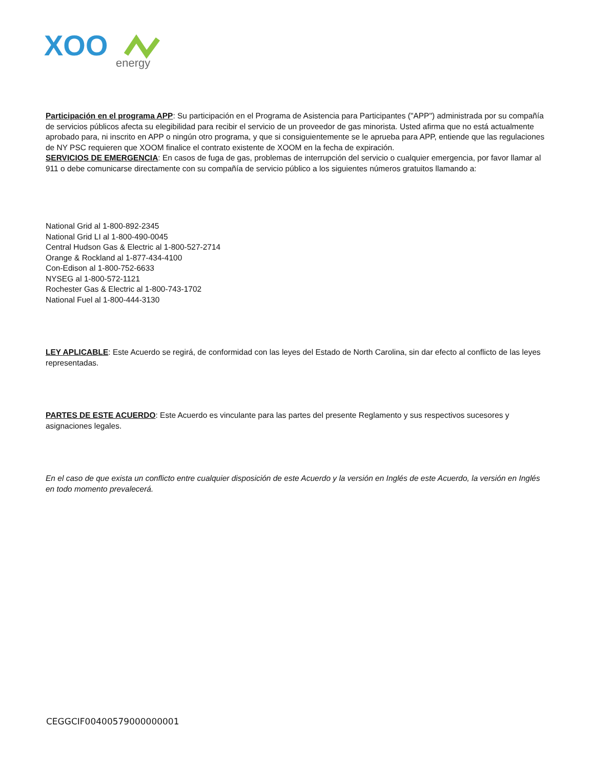XOO
energy
Participación en el programa APP: Su participación en el Programa de Asistencia para Participantes ("APP") administrada por su compañía de servicios públicos afecta su elegibilidad para recibir el servicio de un proveedor de gas minorista. Usted afirma que no está actualmente aprobado para, ni inscrito en APP o ningún otro programa, y que si consiguientemente se le aprueba para APP, entiende que las regulaciones de NY PSC requieren que XOOM finalice el contrato existente de XOOM en la fecha de expiración.
SERVICIOS DE EMERGENCIA: En casos de fuga de gas, problemas de interrupción del servicio o cualquier emergencia, por favor llamar al 911 o debe comunicarse directamente con su compañía de servicio público a los siguientes números gratuitos llamando a:
National Grid al 1-800-892-2345
National Grid LI al 1-800-490-0045
Central Hudson Gas & Electric al 1-800-527-2714
Orange & Rockland al 1-877-434-4100
Con-Edison al 1-800-752-6633
NYSEG al 1-800-572-1121
Rochester Gas & Electric al 1-800-743-1702
National Fuel al 1-800-444-3130
LEY APLICABLE: Este Acuerdo se regirá, de conformidad con las leyes del Estado de North Carolina, sin dar efecto al conflicto de las leyes representadas.
PARTES DE ESTE ACUERDO: Este Acuerdo es vinculante para las partes del presente Reglamento y sus respectivos sucesores y asignaciones legales.
En el caso de que exista un conflicto entre cualquier disposición de este Acuerdo y la versión en Inglés de este Acuerdo, la versión en Inglés en todo momento prevalecerá.
CEGGCIF00400579000000001